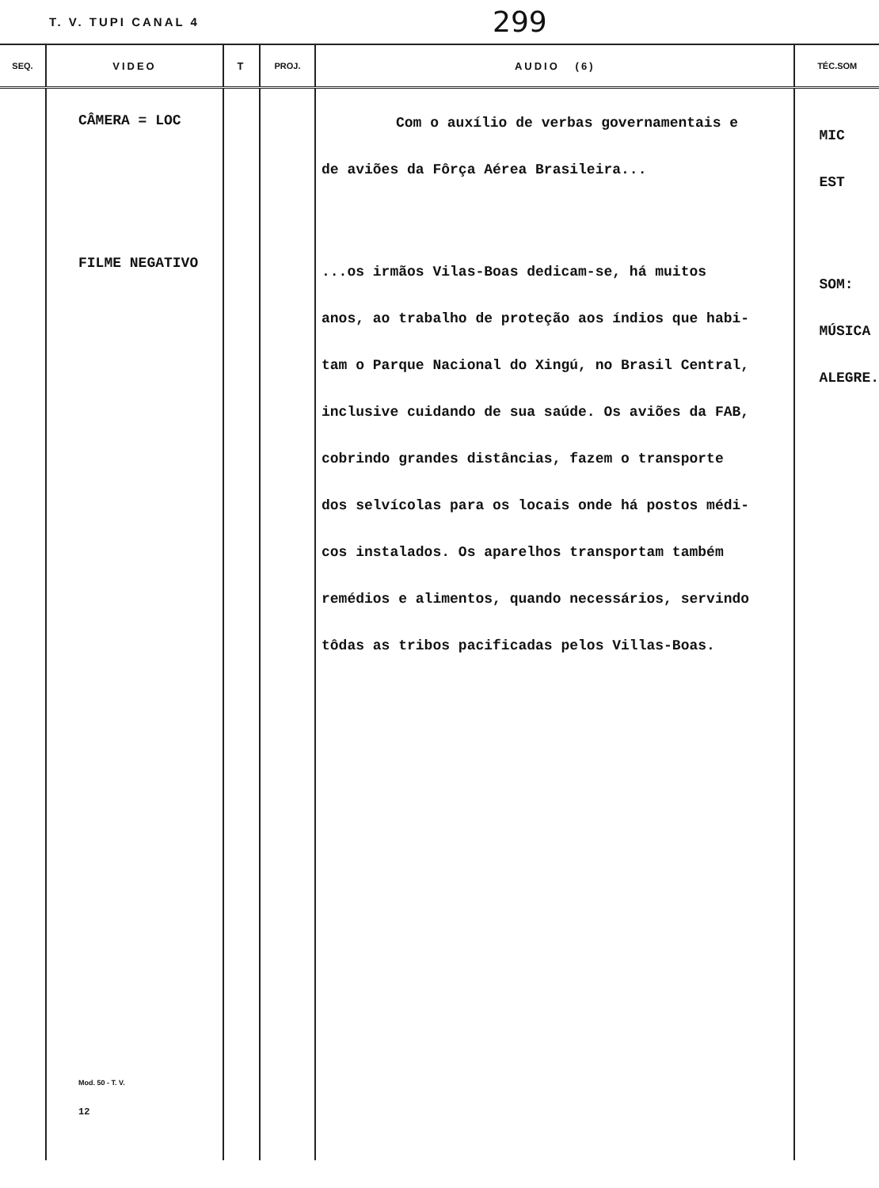T. V. TUPI CANAL 4 299
| SEQ. | VIDEO | T | PROJ. | AUDIO (6) | TÉC.SOM |
| --- | --- | --- | --- | --- | --- |
| | CÂMERA = LOC FILME NEGATIVO Mod. 50 - T. V. 12 | | | Com o auxílio de verbas governamentais e de aviões da Fôrça Aérea Brasileira... ...os irmãos Vilas-Boas dedicam-se, há muitos anos, ao trabalho de proteção aos índios que habi- tam o Parque Nacional do Xingú, no Brasil Central, inclusive cuidando de sua saúde. Os aviões da FAB, cobrindo grandes distâncias, fazem o transporte dos selvícolas para os locais onde há postos médi- cos instalados. Os aparelhos transportam também remédios e alimentos, quando necessários, servindo tôdas as tribos pacificadas pelos Villas-Boas. | MIC EST SOM: MÚSICA ALEGRE. |